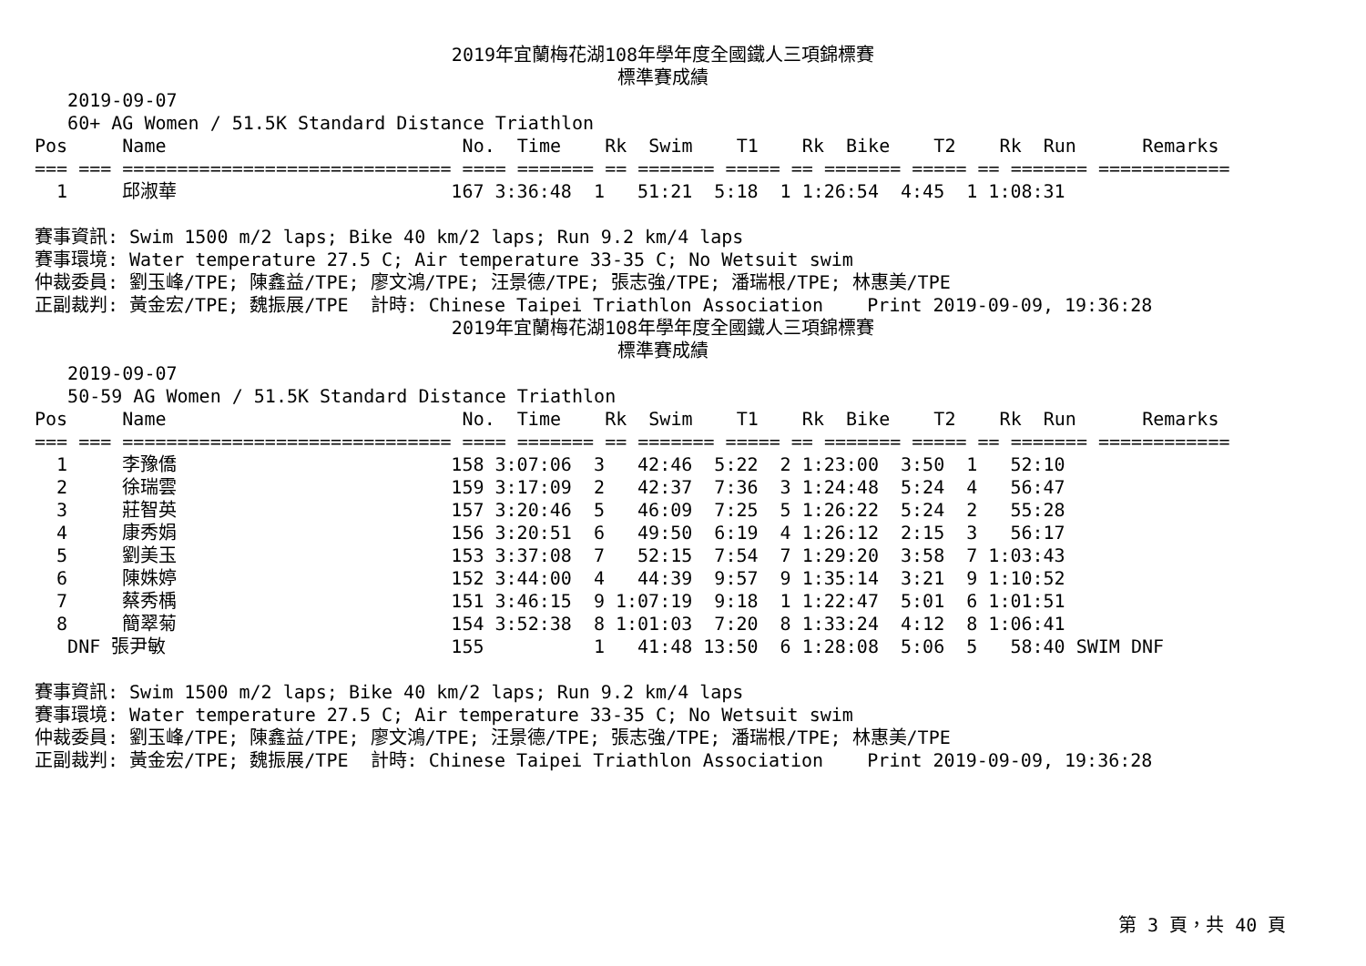2019年宜蘭梅花湖108年學年度全國鐵人三項錦標賽
標準賽成績
   2019-09-07
   60+ AG Women / 51.5K Standard Distance Triathlon
Pos     Name                           No.  Time    Rk  Swim    T1    Rk  Bike    T2    Rk  Run      Remarks
=== === ============================== ==== ======= == ======= ===== == ======= ===== == ======= ============
  1     邱淑華                         167 3:36:48  1   51:21  5:18  1 1:26:54  4:45  1 1:08:31

賽事資訊: Swim 1500 m/2 laps; Bike 40 km/2 laps; Run 9.2 km/4 laps
賽事環境: Water temperature 27.5 C; Air temperature 33-35 C; No Wetsuit swim
仲裁委員: 劉玉峰/TPE; 陳鑫益/TPE; 廖文鴻/TPE; 汪景德/TPE; 張志強/TPE; 潘瑞根/TPE; 林惠美/TPE
正副裁判: 黃金宏/TPE; 魏振展/TPE  計時: Chinese Taipei Triathlon Association    Print 2019-09-09, 19:36:28
2019年宜蘭梅花湖108年學年度全國鐵人三項錦標賽
標準賽成績
   2019-09-07
   50-59 AG Women / 51.5K Standard Distance Triathlon
Pos     Name                           No.  Time    Rk  Swim    T1    Rk  Bike    T2    Rk  Run      Remarks
=== === ============================== ==== ======= == ======= ===== == ======= ===== == ======= ============
  1     李豫僑                         158 3:07:06  3   42:46  5:22  2 1:23:00  3:50  1   52:10
  2     徐瑞雲                         159 3:17:09  2   42:37  7:36  3 1:24:48  5:24  4   56:47
  3     莊智英                         157 3:20:46  5   46:09  7:25  5 1:26:22  5:24  2   55:28
  4     康秀娟                         156 3:20:51  6   49:50  6:19  4 1:26:12  2:15  3   56:17
  5     劉美玉                         153 3:37:08  7   52:15  7:54  7 1:29:20  3:58  7 1:03:43
  6     陳姝婷                         152 3:44:00  4   44:39  9:57  9 1:35:14  3:21  9 1:10:52
  7     蔡秀楀                         151 3:46:15  9 1:07:19  9:18  1 1:22:47  5:01  6 1:01:51
  8     簡翠菊                         154 3:52:38  8 1:01:03  7:20  8 1:33:24  4:12  8 1:06:41
   DNF 張尹敏                          155          1   41:48 13:50  6 1:28:08  5:06  5   58:40 SWIM DNF

賽事資訊: Swim 1500 m/2 laps; Bike 40 km/2 laps; Run 9.2 km/4 laps
賽事環境: Water temperature 27.5 C; Air temperature 33-35 C; No Wetsuit swim
仲裁委員: 劉玉峰/TPE; 陳鑫益/TPE; 廖文鴻/TPE; 汪景德/TPE; 張志強/TPE; 潘瑞根/TPE; 林惠美/TPE
正副裁判: 黃金宏/TPE; 魏振展/TPE  計時: Chinese Taipei Triathlon Association    Print 2019-09-09, 19:36:28
第 3 頁，共 40 頁